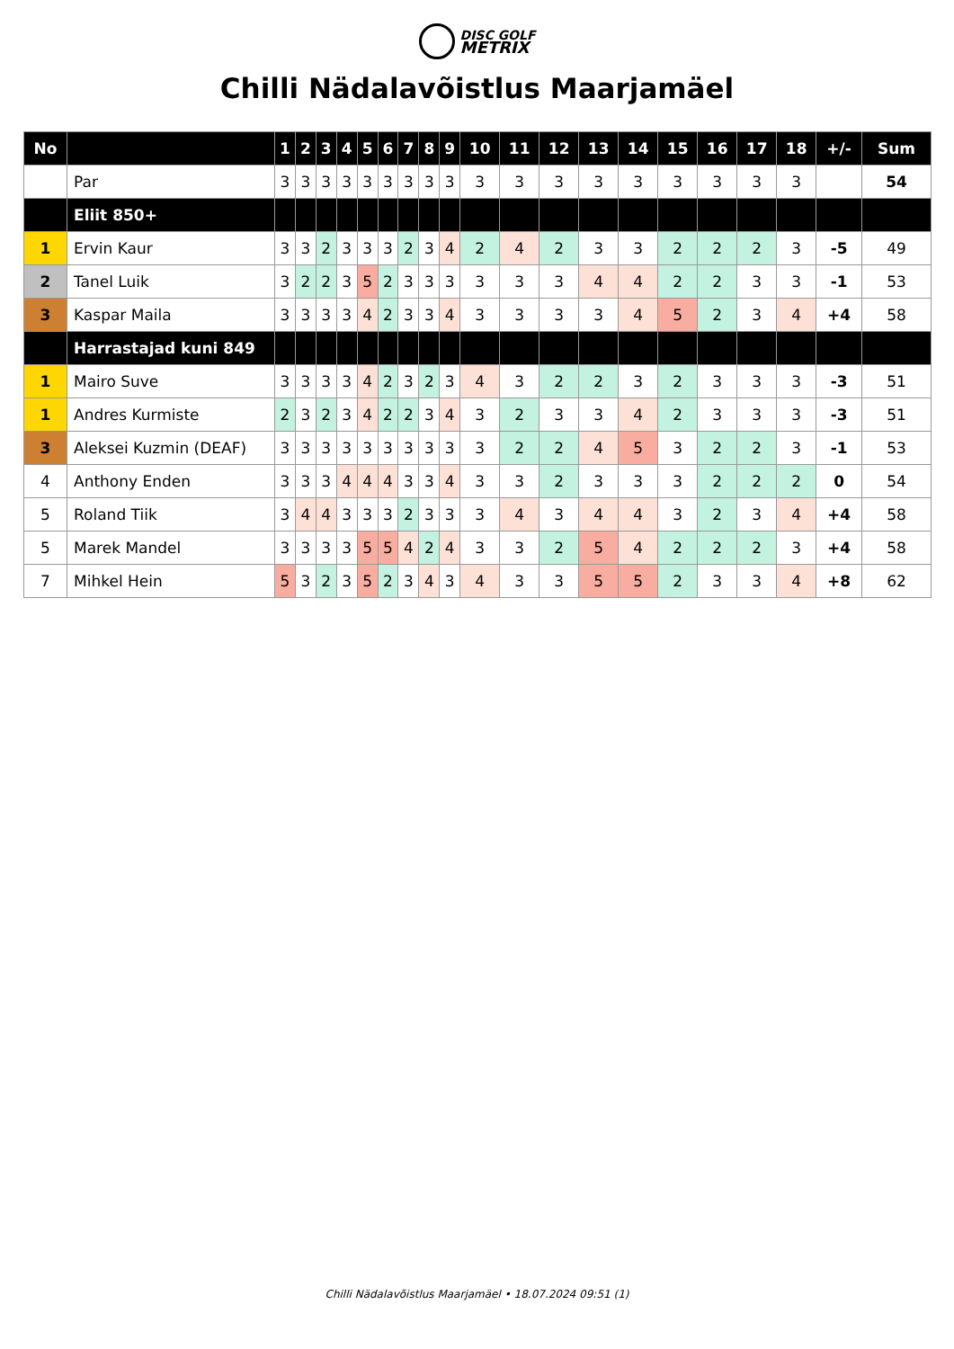DISC GOLF
METRIX
Chilli Nädalavõistlus Maarjamäel
| No | | 1 | 2 | 3 | 4 | 5 | 6 | 7 | 8 | 9 | 10 | 11 | 12 | 13 | 14 | 15 | 16 | 17 | 18 | +/- | Sum |
| --- | --- | --- | --- | --- | --- | --- | --- | --- | --- | --- | --- | --- | --- | --- | --- | --- | --- | --- | --- | --- | --- |
| | Par | 3 | 3 | 3 | 3 | 3 | 3 | 3 | 3 | 3 | 3 | 3 | 3 | 3 | 3 | 3 | 3 | 3 | 3 | | 54 |
| | Eliit 850+ | | | | | | | | | | | | | | | | | | | | |
| 1 | Ervin Kaur | 3 | 3 | 2 | 3 | 3 | 3 | 2 | 3 | 4 | 2 | 4 | 2 | 3 | 3 | 2 | 2 | 2 | 3 | -5 | 49 |
| 2 | Tanel Luik | 3 | 2 | 2 | 3 | 5 | 2 | 3 | 3 | 3 | 3 | 3 | 3 | 4 | 4 | 2 | 2 | 3 | 3 | -1 | 53 |
| 3 | Kaspar Maila | 3 | 3 | 3 | 3 | 4 | 2 | 3 | 3 | 4 | 3 | 3 | 3 | 3 | 4 | 5 | 2 | 3 | 4 | +4 | 58 |
| | Harrastajad kuni 849 | | | | | | | | | | | | | | | | | | | | |
| 1 | Mairo Suve | 3 | 3 | 3 | 3 | 4 | 2 | 3 | 2 | 3 | 4 | 3 | 2 | 2 | 3 | 2 | 3 | 3 | 3 | -3 | 51 |
| 1 | Andres Kurmiste | 2 | 3 | 2 | 3 | 4 | 2 | 2 | 3 | 4 | 3 | 2 | 3 | 3 | 4 | 2 | 3 | 3 | 3 | -3 | 51 |
| 3 | Aleksei Kuzmin (DEAF) | 3 | 3 | 3 | 3 | 3 | 3 | 3 | 3 | 3 | 3 | 2 | 2 | 4 | 5 | 3 | 2 | 2 | 3 | -1 | 53 |
| 4 | Anthony Enden | 3 | 3 | 3 | 4 | 4 | 4 | 3 | 3 | 4 | 3 | 3 | 2 | 3 | 3 | 3 | 2 | 2 | 2 | 0 | 54 |
| 5 | Roland Tiik | 3 | 4 | 4 | 3 | 3 | 3 | 2 | 3 | 3 | 3 | 4 | 3 | 4 | 4 | 3 | 2 | 3 | 4 | +4 | 58 |
| 5 | Marek Mandel | 3 | 3 | 3 | 3 | 5 | 5 | 4 | 2 | 4 | 3 | 3 | 2 | 5 | 4 | 2 | 2 | 2 | 3 | +4 | 58 |
| 7 | Mihkel Hein | 5 | 3 | 2 | 3 | 5 | 2 | 3 | 4 | 3 | 4 | 3 | 3 | 5 | 5 | 2 | 3 | 3 | 4 | +8 | 62 |
Chilli Nädalavõistlus Maarjamäel • 18.07.2024 09:51 (1)